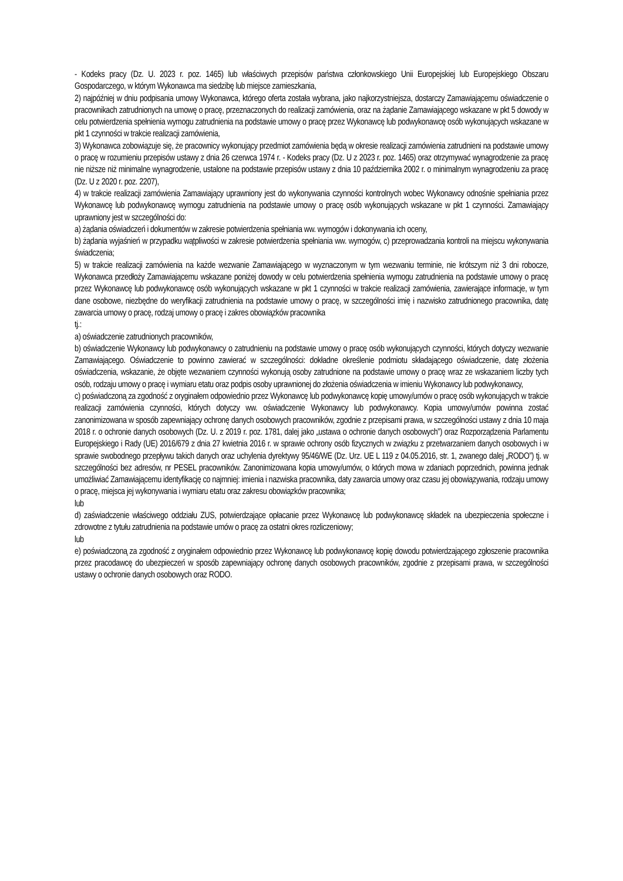- Kodeks pracy (Dz. U. 2023 r. poz. 1465) lub właściwych przepisów państwa członkowskiego Unii Europejskiej lub Europejskiego Obszaru Gospodarczego, w którym Wykonawca ma siedzibę lub miejsce zamieszkania,
2) najpóźniej w dniu podpisania umowy Wykonawca, którego oferta została wybrana, jako najkorzystniejsza, dostarczy Zamawiającemu oświadczenie o pracownikach zatrudnionych na umowę o pracę, przeznaczonych do realizacji zamówienia, oraz na żądanie Zamawiającego wskazane w pkt 5 dowody w celu potwierdzenia spełnienia wymogu zatrudnienia na podstawie umowy o pracę przez Wykonawcę lub podwykonawcę osób wykonujących wskazane w pkt 1 czynności w trakcie realizacji zamówienia,
3) Wykonawca zobowiązuje się, że pracownicy wykonujący przedmiot zamówienia będą w okresie realizacji zamówienia zatrudnieni na podstawie umowy o pracę w rozumieniu przepisów ustawy z dnia 26 czerwca 1974 r. - Kodeks pracy (Dz. U z 2023 r. poz. 1465) oraz otrzymywać wynagrodzenie za pracę nie niższe niż minimalne wynagrodzenie, ustalone na podstawie przepisów ustawy z dnia 10 października 2002 r. o minimalnym wynagrodzeniu za pracę (Dz. U z 2020 r. poz. 2207),
4) w trakcie realizacji zamówienia Zamawiający uprawniony jest do wykonywania czynności kontrolnych wobec Wykonawcy odnośnie spełniania przez Wykonawcę lub podwykonawcę wymogu zatrudnienia na podstawie umowy o pracę osób wykonujących wskazane w pkt 1 czynności. Zamawiający uprawniony jest w szczególności do:
a) żądania oświadczeń i dokumentów w zakresie potwierdzenia spełniania ww. wymogów i dokonywania ich oceny,
b) żądania wyjaśnień w przypadku wątpliwości w zakresie potwierdzenia spełniania ww. wymogów, c) przeprowadzania kontroli na miejscu wykonywania świadczenia;
5) w trakcie realizacji zamówienia na każde wezwanie Zamawiającego w wyznaczonym w tym wezwaniu terminie, nie krótszym niż 3 dni robocze, Wykonawca przedłoży Zamawiającemu wskazane poniżej dowody w celu potwierdzenia spełnienia wymogu zatrudnienia na podstawie umowy o pracę przez Wykonawcę lub podwykonawcę osób wykonujących wskazane w pkt 1 czynności w trakcie realizacji zamówienia, zawierające informacje, w tym dane osobowe, niezbędne do weryfikacji zatrudnienia na podstawie umowy o pracę, w szczególności imię i nazwisko zatrudnionego pracownika, datę zawarcia umowy o pracę, rodzaj umowy o pracę i zakres obowiązków pracownika
tj.:
a) oświadczenie zatrudnionych pracowników,
b) oświadczenie Wykonawcy lub podwykonawcy o zatrudnieniu na podstawie umowy o pracę osób wykonujących czynności, których dotyczy wezwanie Zamawiającego. Oświadczenie to powinno zawierać w szczególności: dokładne określenie podmiotu składającego oświadczenie, datę złożenia oświadczenia, wskazanie, że objęte wezwaniem czynności wykonują osoby zatrudnione na podstawie umowy o pracę wraz ze wskazaniem liczby tych osób, rodzaju umowy o pracę i wymiaru etatu oraz podpis osoby uprawnionej do złożenia oświadczenia w imieniu Wykonawcy lub podwykonawcy,
c) poświadczoną za zgodność z oryginałem odpowiednio przez Wykonawcę lub podwykonawcę kopię umowy/umów o pracę osób wykonujących w trakcie realizacji zamówienia czynności, których dotyczy ww. oświadczenie Wykonawcy lub podwykonawcy. Kopia umowy/umów powinna zostać zanonimizowana w sposób zapewniający ochronę danych osobowych pracowników, zgodnie z przepisami prawa, w szczególności ustawy z dnia 10 maja 2018 r. o ochronie danych osobowych (Dz. U. z 2019 r. poz. 1781, dalej jako „ustawa o ochronie danych osobowych”) oraz Rozporządzenia Parlamentu Europejskiego i Rady (UE) 2016/679 z dnia 27 kwietnia 2016 r. w sprawie ochrony osób fizycznych w związku z przetwarzaniem danych osobowych i w sprawie swobodnego przepływu takich danych oraz uchylenia dyrektywy 95/46/WE (Dz. Urz. UE L 119 z 04.05.2016, str. 1, zwanego dalej „RODO”) tj. w szczególności bez adresów, nr PESEL pracowników. Zanonimizowana kopia umowy/umów, o których mowa w zdaniach poprzednich, powinna jednak umożliwiać Zamawiającemu identyfikację co najmniej: imienia i nazwiska pracownika, daty zawarcia umowy oraz czasu jej obowiązywania, rodzaju umowy o pracę, miejsca jej wykonywania i wymiaru etatu oraz zakresu obowiązków pracownika;
lub
d) zaświadczenie właściwego oddziału ZUS, potwierdzające opłacanie przez Wykonawcę lub podwykonawcę składek na ubezpieczenia społeczne i zdrowotne z tytułu zatrudnienia na podstawie umów o pracę za ostatni okres rozliczeniowy;
lub
e) poświadczoną za zgodność z oryginałem odpowiednio przez Wykonawcę lub podwykonawcę kopię dowodu potwierdzającego zgłoszenie pracownika przez pracodawcę do ubezpieczeń w sposób zapewniający ochronę danych osobowych pracowników, zgodnie z przepisami prawa, w szczególności ustawy o ochronie danych osobowych oraz RODO.